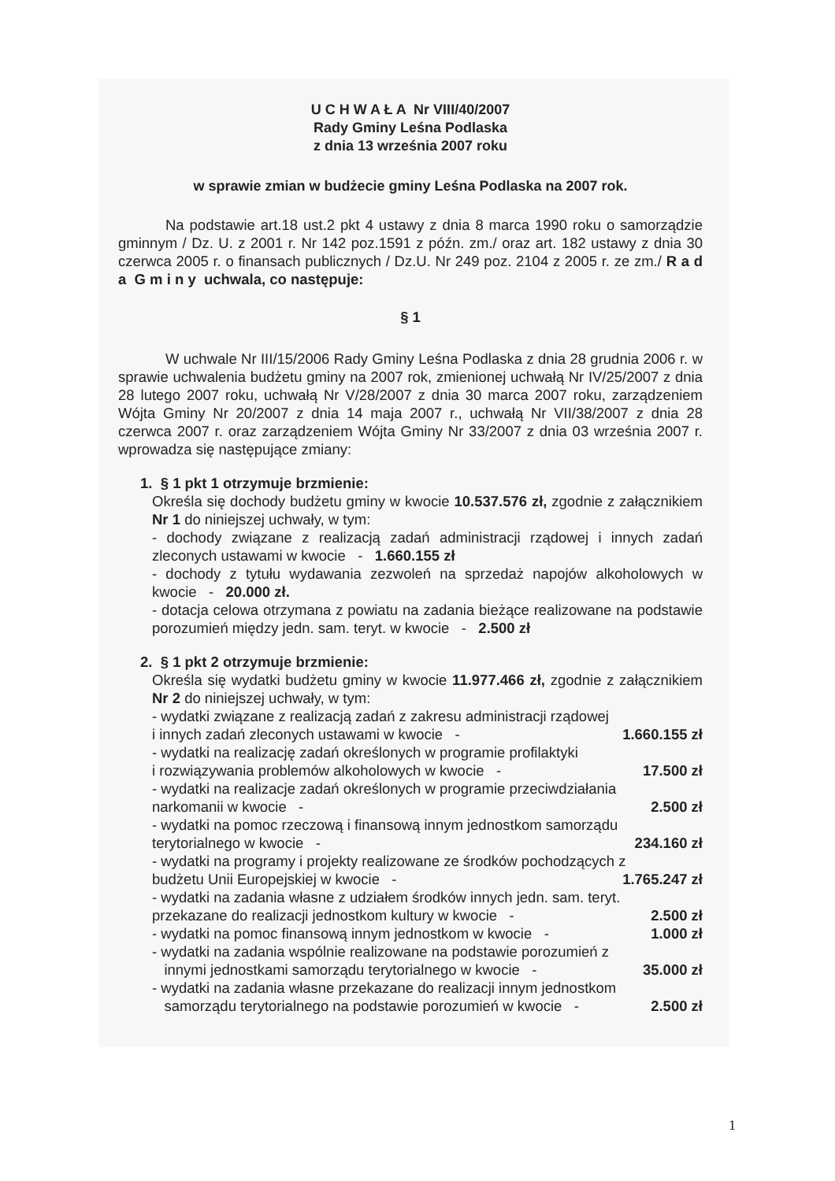U C H W A Ł A Nr VIII/40/2007
Rady Gminy Leśna Podlaska
z dnia 13 września 2007 roku
w sprawie zmian w budżecie gminy Leśna Podlaska na 2007 rok.
Na podstawie art.18 ust.2 pkt 4 ustawy z dnia 8 marca 1990 roku o samorządzie gminnym / Dz. U. z 2001 r. Nr 142 poz.1591 z późn. zm./ oraz art. 182 ustawy z dnia 30 czerwca 2005 r. o finansach publicznych / Dz.U. Nr 249 poz. 2104 z 2005 r. ze zm./ R a d a G m i n y uchwala, co następuje:
§ 1
W uchwale Nr III/15/2006 Rady Gminy Leśna Podlaska z dnia 28 grudnia 2006 r. w sprawie uchwalenia budżetu gminy na 2007 rok, zmienionej uchwałą Nr IV/25/2007 z dnia 28 lutego 2007 roku, uchwałą Nr V/28/2007 z dnia 30 marca 2007 roku, zarządzeniem Wójta Gminy Nr 20/2007 z dnia 14 maja 2007 r., uchwałą Nr VII/38/2007 z dnia 28 czerwca 2007 r. oraz zarządzeniem Wójta Gminy Nr 33/2007 z dnia 03 września 2007 r. wprowadza się następujące zmiany:
1. § 1 pkt 1 otrzymuje brzmienie:
Określa się dochody budżetu gminy w kwocie 10.537.576 zł, zgodnie z załącznikiem Nr 1 do niniejszej uchwały, w tym:
- dochody związane z realizacją zadań administracji rządowej i innych zadań zleconych ustawami w kwocie - 1.660.155 zł
- dochody z tytułu wydawania zezwoleń na sprzedaż napojów alkoholowych w kwocie - 20.000 zł.
- dotacja celowa otrzymana z powiatu na zadania bieżące realizowane na podstawie porozumień między jedn. sam. teryt. w kwocie - 2.500 zł
2. § 1 pkt 2 otrzymuje brzmienie:
Określa się wydatki budżetu gminy w kwocie 11.977.466 zł, zgodnie z załącznikiem Nr 2 do niniejszej uchwały, w tym:
- wydatki związane z realizacją zadań z zakresu administracji rządowej
i innych zadań zleconych ustawami w kwocie - 1.660.155 zł
- wydatki na realizację zadań określonych w programie profilaktyki
i rozwiązywania problemów alkoholowych w kwocie - 17.500 zł
- wydatki na realizacje zadań określonych w programie przeciwdziałania
narkomanii w kwocie - 2.500 zł
- wydatki na pomoc rzeczową i finansową innym jednostkom samorządu
terytorialnego w kwocie - 234.160 zł
- wydatki na programy i projekty realizowane ze środków pochodzących z
budżetu Unii Europejskiej w kwocie - 1.765.247 zł
- wydatki na zadania własne z udziałem środków innych jedn. sam. teryt.
przekazane do realizacji jednostkom kultury w kwocie - 2.500 zł
- wydatki na pomoc finansową innym jednostkom w kwocie - 1.000 zł
- wydatki na zadania wspólnie realizowane na podstawie porozumień z
innymi jednostkami samorządu terytorialnego w kwocie - 35.000 zł
- wydatki na zadania własne przekazane do realizacji innym jednostkom
samorządu terytorialnego na podstawie porozumień w kwocie - 2.500 zł
1